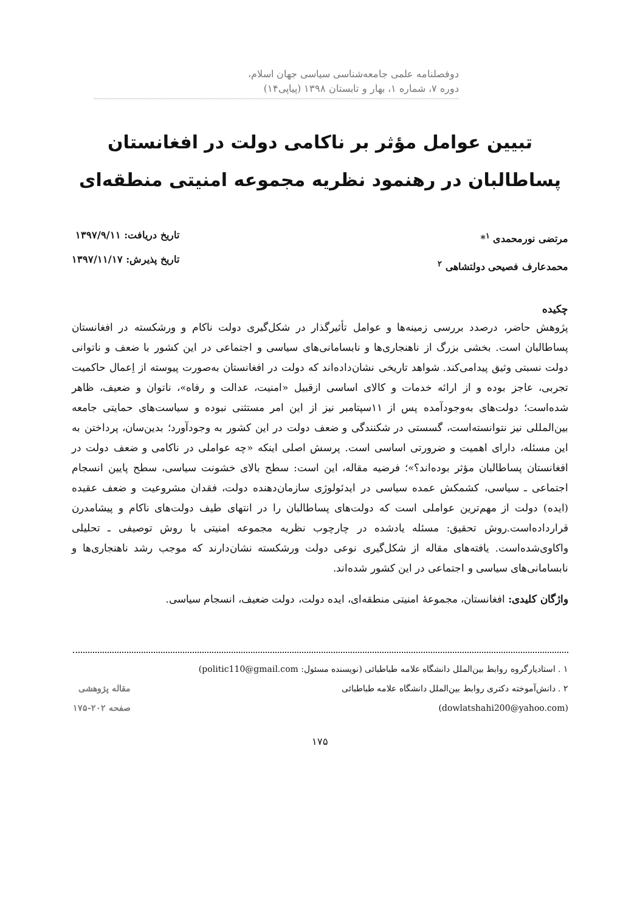دوفصلنامه علمی جامعه‌شناسی سیاسی جهان اسلام،
دوره ۷، شماره ۱، بهار و تابستان ۱۳۹۸ (پیاپی۱۴)
تبیین عوامل مؤثر بر ناکامی دولت در افغانستان
پساطالبان در رهنمود نظریه مجموعه امنیتی منطقه‌ای
مرتضی نورمحمدی <sup>۱</sup>*
محمدعارف فصیحی دولتشاهی <sup>۲</sup>
تاریخ دریافت: ۱۳۹۷/۹/۱۱
تاریخ پذیرش: ۱۳۹۷/۱۱/۱۷
چکیده
پژوهش حاضر، درصدد بررسی زمینه‌ها و عوامل تأثیرگذار در شکل‌گیری دولت ناکام و ورشکسته در افغانستان پساطالبان است. بخشی بزرگ از ناهنجاری‌ها و نابسامانی‌های سیاسی و اجتماعی در این کشور با ضعف و ناتوانی دولت نسبتی وثیق پیدامی‌کند. شواهد تاریخی نشان‌داده‌اند که دولت در افغانستان به‌صورت پیوسته از اِعمال حاکمیت تجربی، عاجز بوده و از ارائه خدمات و کالای اساسی ازقبیل «امنیت، عدالت و رفاه»، ناتوان و ضعیف، ظاهر شده‌است؛ دولت‌های به‌وجودآمده پس از ۱۱سپتامبر نیز از این امر مستثنی نبوده و سیاست‌های حمایتی جامعه بین‌المللی نیز نتوانسته‌است، گسستی در شکنندگی و ضعف دولت در این کشور به وجودآورد؛ بدین‌سان، پرداختن به این مسئله، دارای اهمیت و ضرورتی اساسی است. پرسش اصلی اینکه «چه عواملی در ناکامی و ضعف دولت در افغانستان پساطالبان مؤثر بوده‌اند؟»؛ فرضیه مقاله، این است: سطح بالای خشونت سیاسی، سطح پایین انسجام اجتماعی ـ سیاسی، کشمکش عمده سیاسی در ایدئولوژی سازمان‌دهنده دولت، فقدان مشروعیت و ضعف عقیده (ایده) دولت از مهم‌ترین عواملی است که دولت‌های پساطالبان را در انتهای طیف دولت‌های ناکام و پیشامدرن قرارداده‌است.روش تحقیق: مسئله یادشده در چارچوب نظریه مجموعه امنیتی با روش توصیفی ـ تحلیلی واکاوی‌شده‌است. یافته‌های مقاله از شکل‌گیری نوعی دولت ورشکسته نشان‌دارند که موجب رشد ناهنجاری‌ها و نابسامانی‌های سیاسی و اجتماعی در این کشور شده‌اند.
واژگان کلیدی: افغانستان، مجموعهٔ امنیتی منطقه‌ای، ایده دولت، دولت ضعیف، انسجام سیاسی.
۱ . استادیارگروه روابط بین‌الملل دانشگاه علامه طباطبائی (نویسنده مسئول: politic110@gmail.com)
۲ . دانش‌آموخته دکتری روابط بین‌الملل دانشگاه علامه طباطبائی
(dowlatshahi200@yahoo.com)
مقاله پژوهشی
صفحه ۲۰۲-۱۷۵
۱۷۵